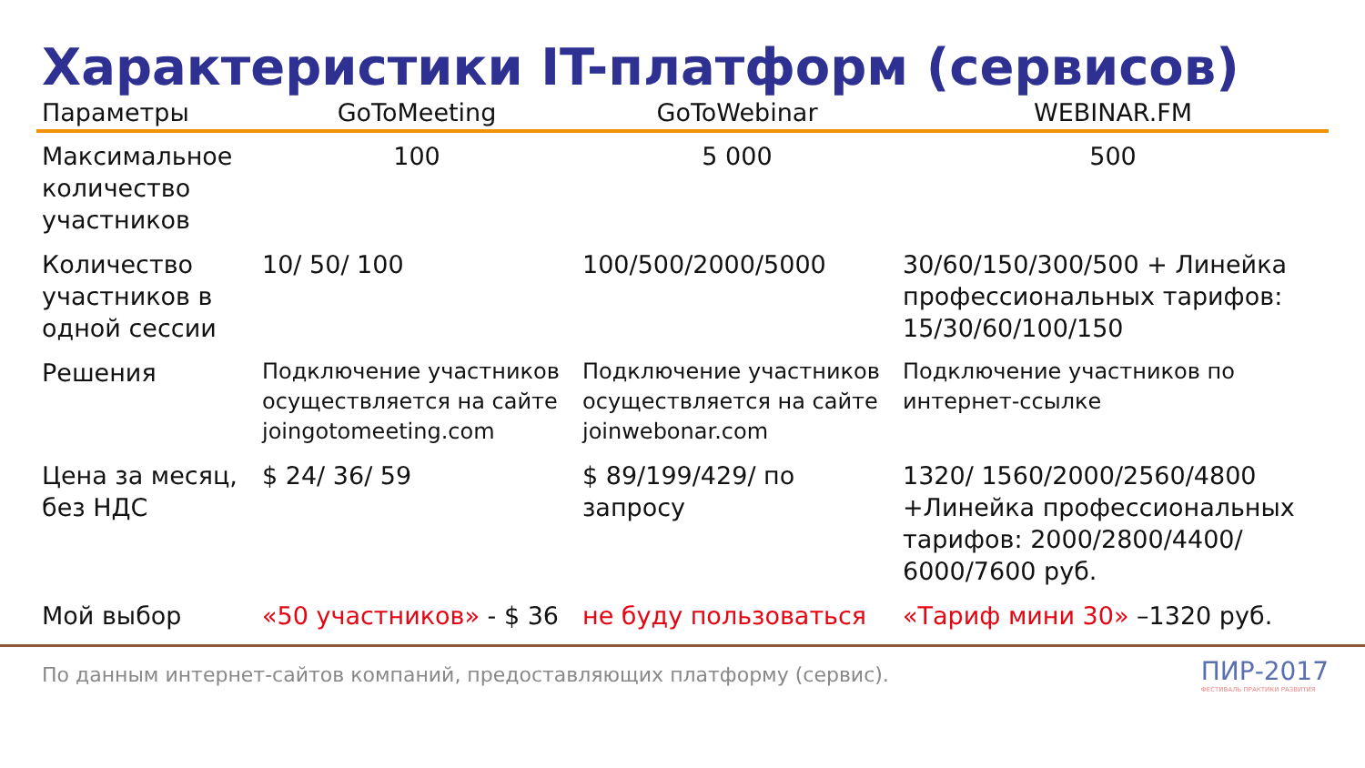Характеристики IT-платформ (сервисов)
| Параметры | GoToMeeting | GoToWebinar | WEBINAR.FM |
| --- | --- | --- | --- |
| Максимальное количество участников | 100 | 5 000 | 500 |
| Количество участников в одной сессии | 10/ 50/ 100 | 100/500/2000/5000 | 30/60/150/300/500 + Линейка профессиональных тарифов: 15/30/60/100/150 |
| Решения | Подключение участников осуществляется на сайте joingotomeeting.com | Подключение участников осуществляется на сайте joinwebonar.com | Подключение участников по интернет-ссылке |
| Цена за месяц, без НДС | $ 24/ 36/ 59 | $ 89/199/429/ по запросу | 1320/ 1560/2000/2560/4800 +Линейка профессиональных тарифов: 2000/2800/4400/ 6000/7600 руб. |
| Мой выбор | «50 участников» - $ 36 | не буду пользоваться | «Тариф мини 30» –1320 руб. |
По данным интернет-сайтов компаний, предоставляющих платформу (сервис).
ПИР-2017
ФЕСТИВАЛЬ ПРАКТИКИ РАЗВИТИЯ